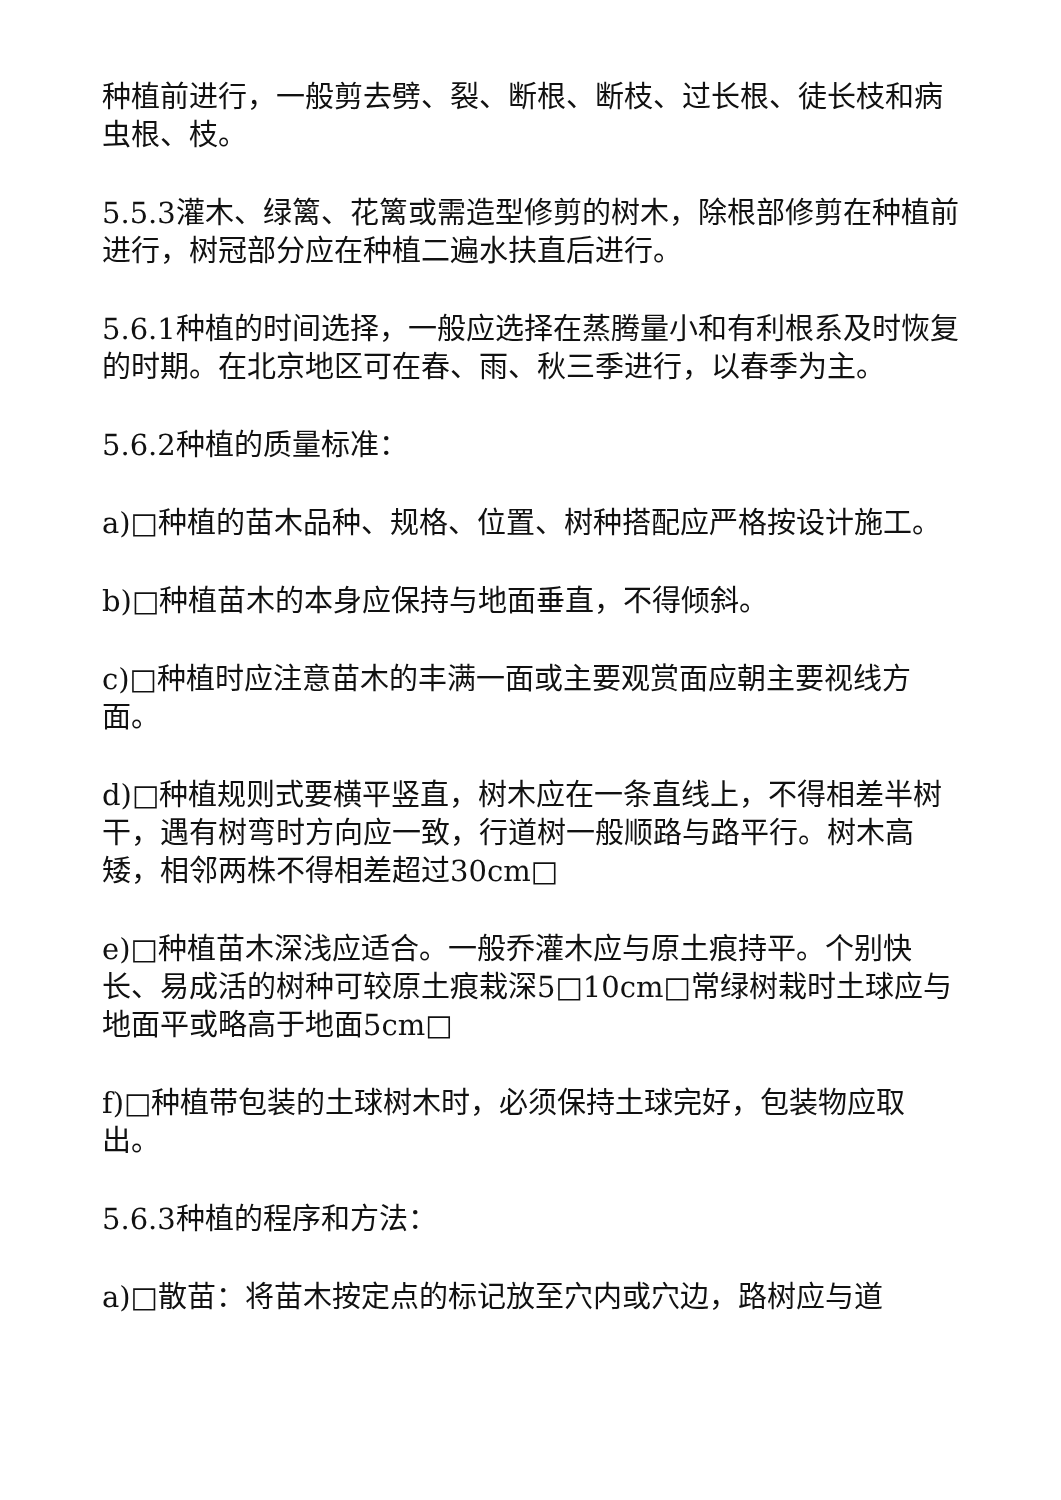种植前进行，一般剪去劈、裂、断根、断枝、过长根、徒长枝和病虫根、枝。
5.5.3灌木、绿篱、花篱或需造型修剪的树木，除根部修剪在种植前进行，树冠部分应在种植二遍水扶直后进行。
5.6.1种植的时间选择，一般应选择在蒸腾量小和有利根系及时恢复的时期。在北京地区可在春、雨、秋三季进行，以春季为主。
5.6.2种植的质量标准：
a)□种植的苗木品种、规格、位置、树种搭配应严格按设计施工。
b)□种植苗木的本身应保持与地面垂直，不得倾斜。
c)□种植时应注意苗木的丰满一面或主要观赏面应朝主要视线方面。
d)□种植规则式要横平竖直，树木应在一条直线上，不得相差半树干，遇有树弯时方向应一致，行道树一般顺路与路平行。树木高矮，相邻两株不得相差超过30cm□
e)□种植苗木深浅应适合。一般乔灌木应与原土痕持平。个别快长、易成活的树种可较原土痕栽深5□10cm□常绿树栽时土球应与地面平或略高于地面5cm□
f)□种植带包装的土球树木时，必须保持土球完好，包装物应取出。
5.6.3种植的程序和方法：
a)□散苗：将苗木按定点的标记放至穴内或穴边，路树应与道